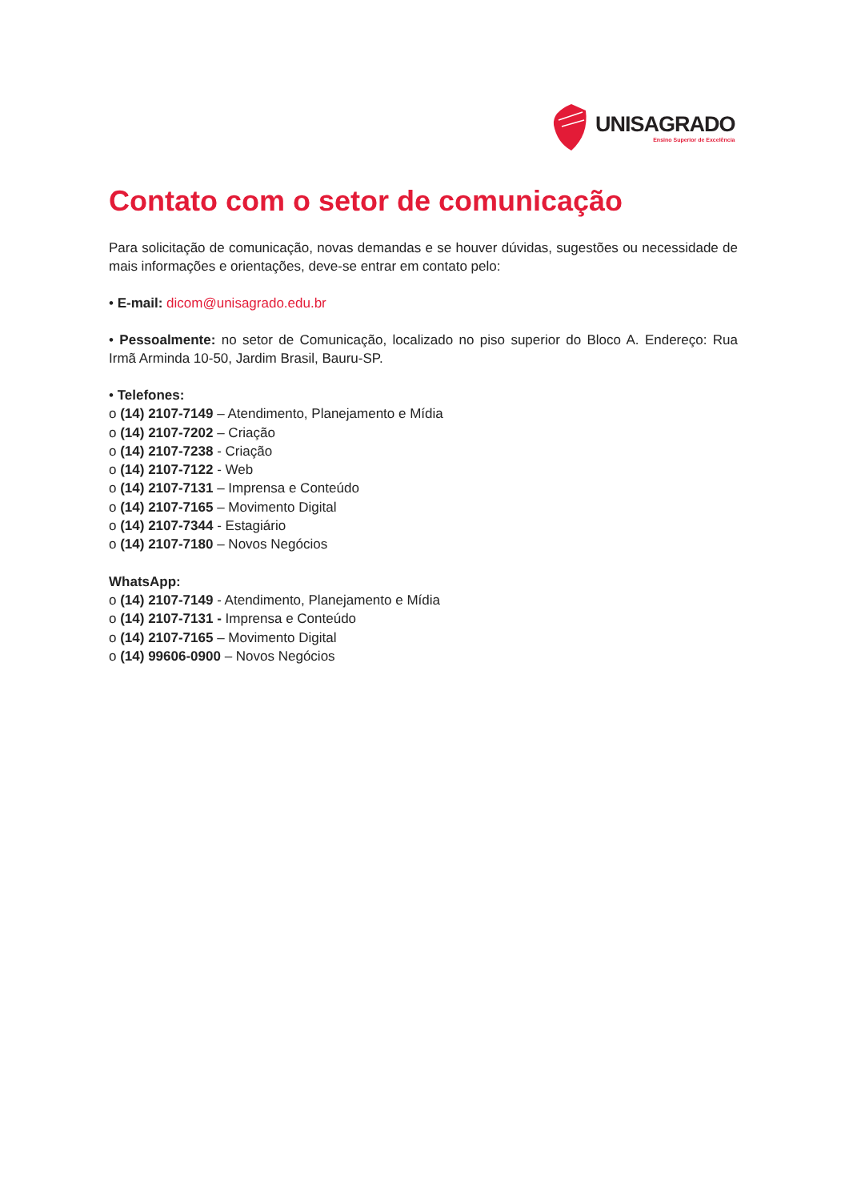UNISAGRADO
Ensino Superior de Excelência
Contato com o setor de comunicação
Para solicitação de comunicação, novas demandas e se houver dúvidas, sugestões ou necessidade de mais informações e orientações, deve-se entrar em contato pelo:
• E-mail: dicom@unisagrado.edu.br
• Pessoalmente: no setor de Comunicação, localizado no piso superior do Bloco A. Endereço: Rua Irmã Arminda 10-50, Jardim Brasil, Bauru-SP.
• Telefones:
o (14) 2107-7149 – Atendimento, Planejamento e Mídia
o (14) 2107-7202 – Criação
o (14) 2107-7238 - Criação
o (14) 2107-7122 - Web
o (14) 2107-7131 – Imprensa e Conteúdo
o (14) 2107-7165 – Movimento Digital
o (14) 2107-7344 - Estagiário
o (14) 2107-7180 – Novos Negócios
WhatsApp:
o (14) 2107-7149 - Atendimento, Planejamento e Mídia
o (14) 2107-7131 - Imprensa e Conteúdo
o (14) 2107-7165 – Movimento Digital
o (14) 99606-0900 – Novos Negócios